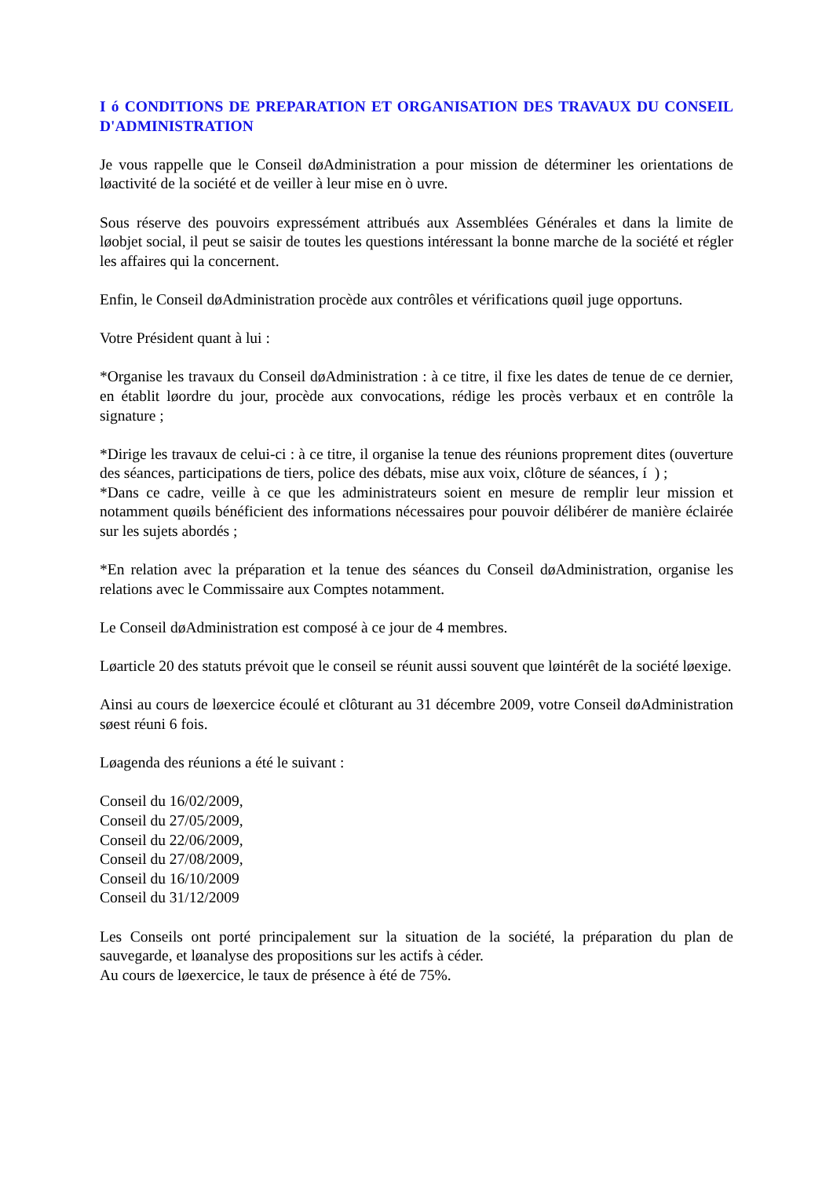I ó CONDITIONS DE PREPARATION ET ORGANISATION DES TRAVAUX DU CONSEIL D'ADMINISTRATION
Je vous rappelle que le Conseil døAdministration a pour mission de déterminer les orientations de løactivité de la société et de veiller à leur mise en ò uvre.
Sous réserve des pouvoirs expressément attribués aux Assemblées Générales et dans la limite de løobjet social, il peut se saisir de toutes les questions intéressant la bonne marche de la société et régler les affaires qui la concernent.
Enfin, le Conseil døAdministration procède aux contrôles et vérifications quøil juge opportuns.
Votre Président quant à lui :
*Organise les travaux du Conseil døAdministration : à ce titre, il fixe les dates de tenue de ce dernier, en établit løordre du jour, procède aux convocations, rédige les procès verbaux et en contrôle la signature ;
*Dirige les travaux de celui-ci : à ce titre, il organise la tenue des réunions proprement dites (ouverture des séances, participations de tiers, police des débats, mise aux voix, clôture de séances, í ) ;
*Dans ce cadre, veille à ce que les administrateurs soient en mesure de remplir leur mission et notamment quøils bénéficient des informations nécessaires pour pouvoir délibérer de manière éclairée sur les sujets abordés ;
*En relation avec la préparation et la tenue des séances du Conseil døAdministration, organise les relations avec le Commissaire aux Comptes notamment.
Le Conseil døAdministration est composé à ce jour de 4 membres.
Løarticle 20 des statuts prévoit que le conseil se réunit aussi souvent que løintérêt de la société løexige.
Ainsi au cours de løexercice écoulé et clôturant au 31 décembre 2009, votre Conseil døAdministration søest réuni 6 fois.
Løagenda des réunions a été le suivant :
Conseil du 16/02/2009,
Conseil du 27/05/2009,
Conseil du 22/06/2009,
Conseil du 27/08/2009,
Conseil du 16/10/2009
Conseil du 31/12/2009
Les Conseils ont porté principalement sur la situation de la société, la préparation du plan de sauvegarde, et løanalyse des propositions sur les actifs à céder.
Au cours de løexercice, le taux de présence à été de 75%.